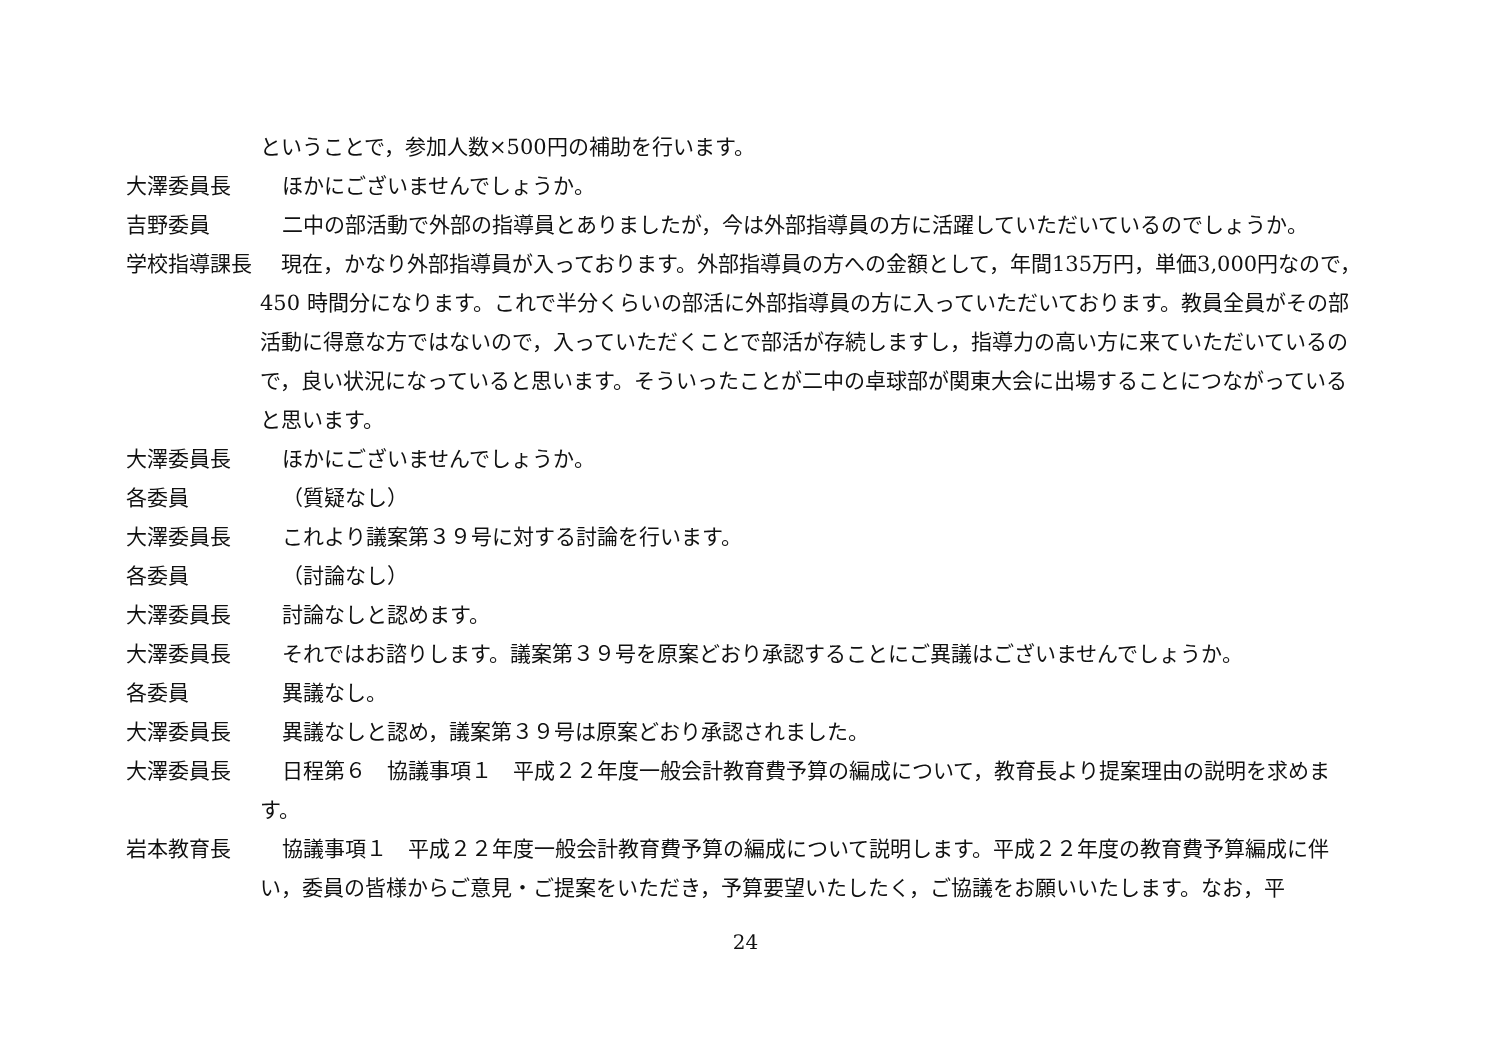ということで，参加人数×500円の補助を行います。
大澤委員長 ほかにございませんでしょうか。
吉野委員 二中の部活動で外部の指導員とありましたが，今は外部指導員の方に活躍していただいているのでしょうか。
学校指導課長 　現在，かなり外部指導員が入っております。外部指導員の方への金額として，年間135万円，単価3,000円なので，450 時間分になります。これで半分くらいの部活に外部指導員の方に入っていただいております。教員全員がその部活動に得意な方ではないので，入っていただくことで部活が存続しますし，指導力の高い方に来ていただいているので，良い状況になっていると思います。そういったことが二中の卓球部が関東大会に出場することにつながっていると思います。
大澤委員長 ほかにございませんでしょうか。
各委員 （質疑なし）
大澤委員長 これより議案第３９号に対する討論を行います。
各委員 （討論なし）
大澤委員長 討論なしと認めます。
大澤委員長 それではお諮りします。議案第３９号を原案どおり承認することにご異議はございませんでしょうか。
各委員 異議なし。
大澤委員長 異議なしと認め，議案第３９号は原案どおり承認されました。
大澤委員長 日程第６　協議事項１　平成２２年度一般会計教育費予算の編成について，教育長より提案理由の説明を求めます。
岩本教育長 協議事項１　平成２２年度一般会計教育費予算の編成について説明します。平成２２年度の教育費予算編成に伴い，委員の皆様からご意見・ご提案をいただき，予算要望いたしたく，ご協議をお願いいたします。なお，平
24